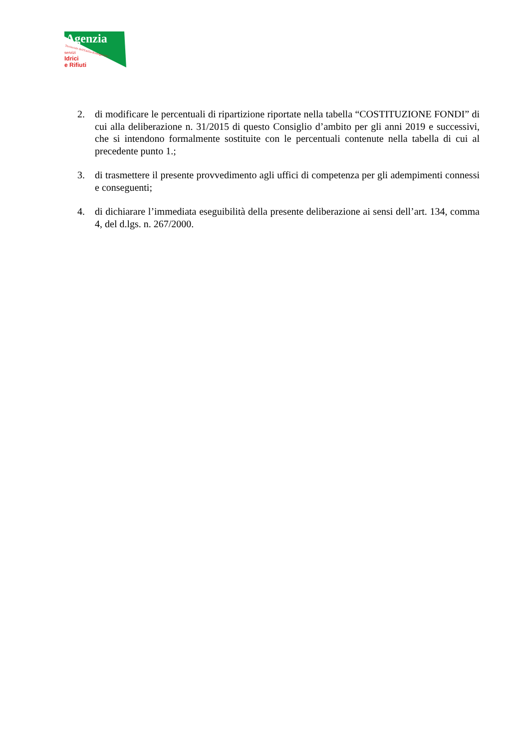Agenzia
Territoriale dell'Emilia-Romagna per i
servizi
Idrici
e Rifiuti
2. di modificare le percentuali di ripartizione riportate nella tabella “COSTITUZIONE FONDI” di cui alla deliberazione n. 31/2015 di questo Consiglio d’ambito per gli anni 2019 e successivi, che si intendono formalmente sostituite con le percentuali contenute nella tabella di cui al precedente punto 1.;
3. di trasmettere il presente provvedimento agli uffici di competenza per gli adempimenti connessi e conseguenti;
4. di dichiarare l’immediata eseguibilità della presente deliberazione ai sensi dell’art. 134, comma 4, del d.lgs. n. 267/2000.